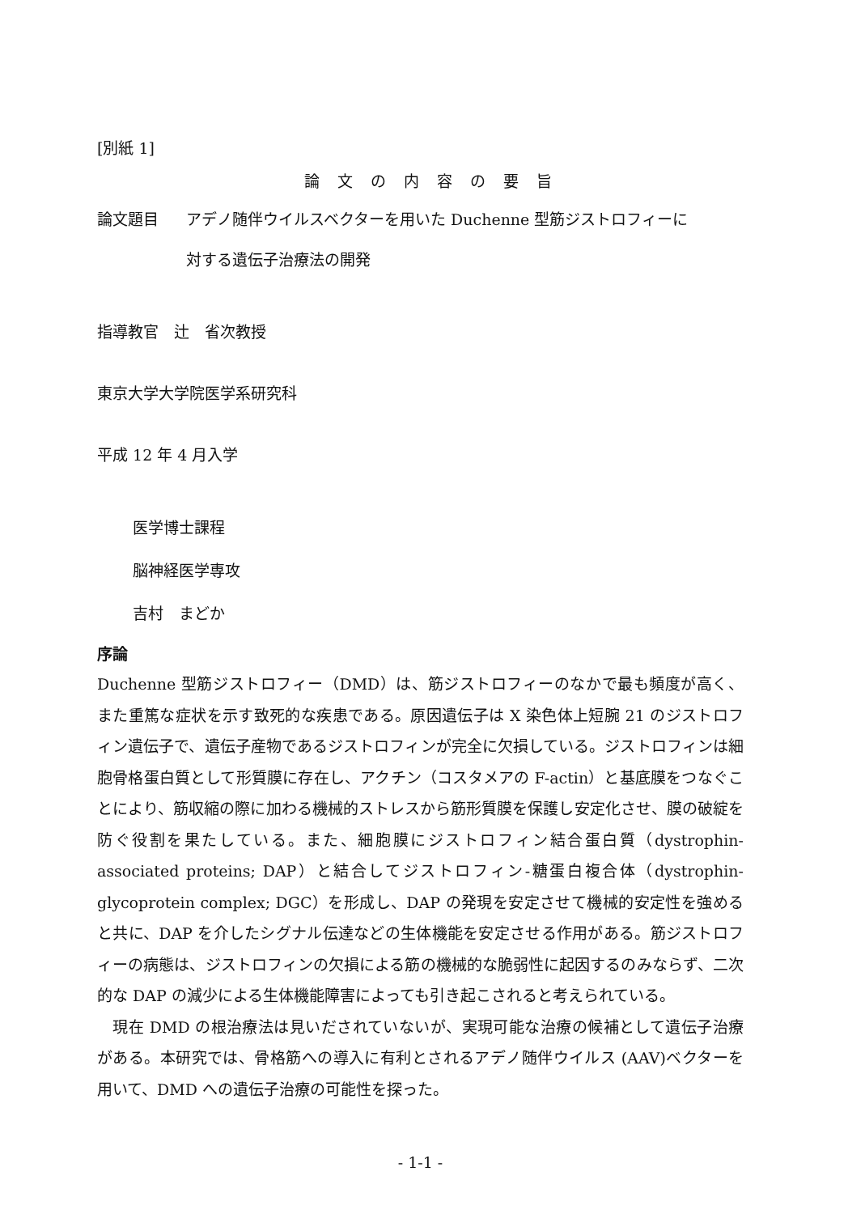[別紙 1]
論文の内容の要旨
論文題目 アデノ随伴ウイルスベクターを用いた Duchenne 型筋ジストロフィーに
対する遺伝子治療法の開発
指導教官　辻　省次教授
東京大学大学院医学系研究科
平成 12 年 4 月入学
医学博士課程
脳神経医学専攻
吉村　まどか
序論
Duchenne 型筋ジストロフィー（DMD）は、筋ジストロフィーのなかで最も頻度が高く、また重篤な症状を示す致死的な疾患である。原因遺伝子は X 染色体上短腕 21 のジストロフィン遺伝子で、遺伝子産物であるジストロフィンが完全に欠損している。ジストロフィンは細胞骨格蛋白質として形質膜に存在し、アクチン（コスタメアの F-actin）と基底膜をつなぐことにより、筋収縮の際に加わる機械的ストレスから筋形質膜を保護し安定化させ、膜の破綻を防ぐ役割を果たしている。また、細胞膜にジストロフィン結合蛋白質（dystrophin-associated proteins; DAP）と結合してジストロフィン-糖蛋白複合体（dystrophin-glycoprotein complex; DGC）を形成し、DAP の発現を安定させて機械的安定性を強めると共に、DAP を介したシグナル伝達などの生体機能を安定させる作用がある。筋ジストロフィーの病態は、ジストロフィンの欠損による筋の機械的な脆弱性に起因するのみならず、二次的な DAP の減少による生体機能障害によっても引き起こされると考えられている。
　現在 DMD の根治療法は見いだされていないが、実現可能な治療の候補として遺伝子治療がある。本研究では、骨格筋への導入に有利とされるアデノ随伴ウイルス (AAV)ベクターを用いて、DMD への遺伝子治療の可能性を探った。
- 1-1 -